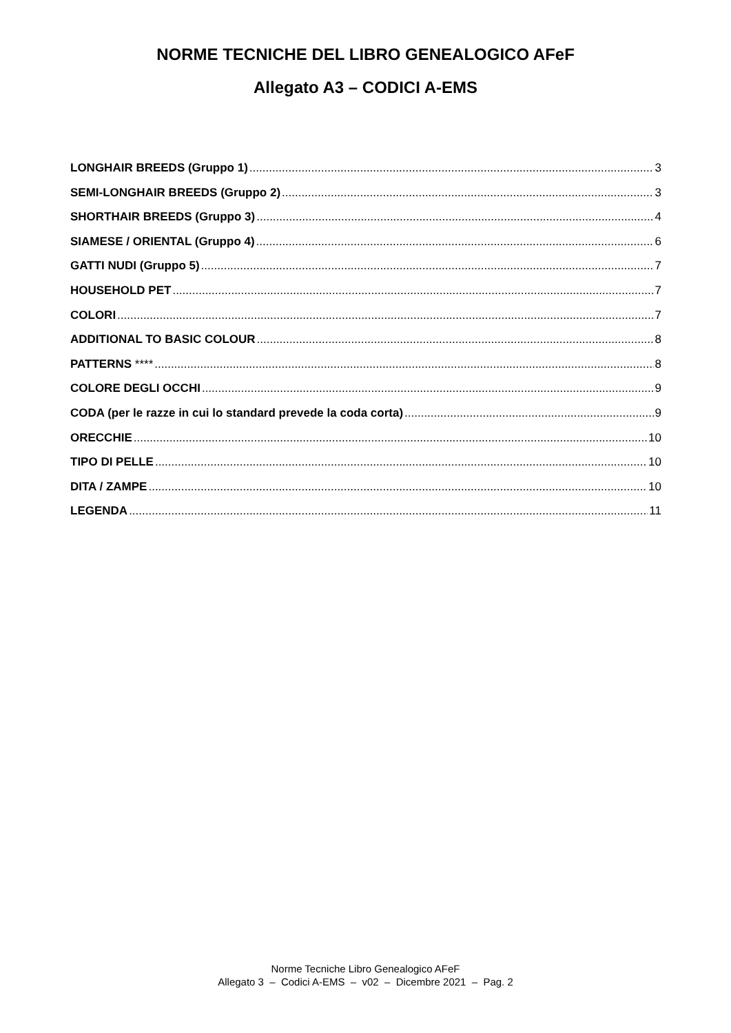NORME TECNICHE DEL LIBRO GENEALOGICO AFeF
Allegato A3 – CODICI A-EMS
LONGHAIR BREEDS (Gruppo 1) 3
SEMI-LONGHAIR BREEDS (Gruppo 2) 3
SHORTHAIR BREEDS (Gruppo 3) 4
SIAMESE / ORIENTAL (Gruppo 4) 6
GATTI NUDI (Gruppo 5) 7
HOUSEHOLD PET 7
COLORI 7
ADDITIONAL TO BASIC COLOUR 8
PATTERNS **** 8
COLORE DEGLI OCCHI 9
CODA (per le razze in cui lo standard prevede la coda corta) 9
ORECCHIE 10
TIPO DI PELLE 10
DITA / ZAMPE 10
LEGENDA 11
Norme Tecniche Libro Genealogico AFeF
Allegato 3 – Codici A-EMS – v02 – Dicembre 2021 – Pag. 2